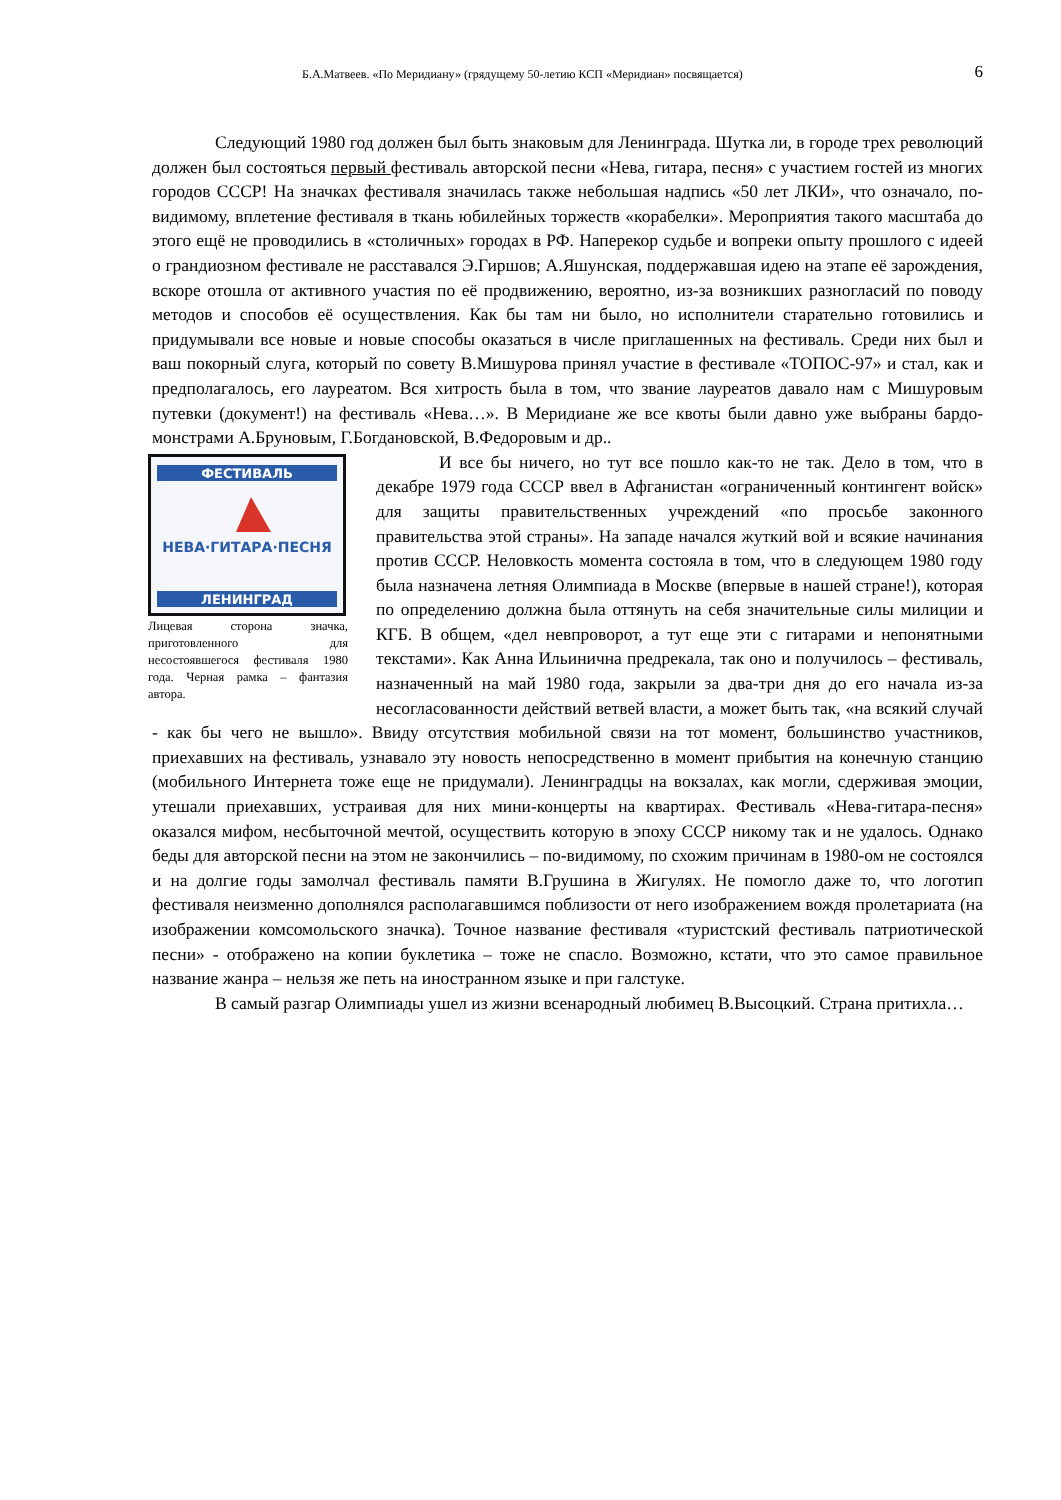Б.А.Матвеев. «По Меридиану» (грядущему 50-летию КСП «Меридиан» посвящается) 6
Следующий 1980 год должен был быть знаковым для Ленинграда. Шутка ли, в городе трех революций должен был состояться первый фестиваль авторской песни «Нева, гитара, песня» с участием гостей из многих городов СССР! На значках фестиваля значилась также небольшая надпись «50 лет ЛКИ», что означало, по-видимому, вплетение фестиваля в ткань юбилейных торжеств «корабелки». Мероприятия такого масштаба до этого ещё не проводились в «столичных» городах в РФ. Наперекор судьбе и вопреки опыту прошлого с идеей о грандиозном фестивале не расставался Э.Гиршов; А.Яшунская, поддержавшая идею на этапе её зарождения, вскоре отошла от активного участия по её продвижению, вероятно, из-за возникших разногласий по поводу методов и способов её осуществления. Как бы там ни было, но исполнители старательно готовились и придумывали все новые и новые способы оказаться в числе приглашенных на фестиваль. Среди них был и ваш покорный слуга, который по совету В.Мишурова принял участие в фестивале «ТОПОС-97» и стал, как и предполагалось, его лауреатом. Вся хитрость была в том, что звание лауреатов давало нам с Мишуровым путевки (документ!) на фестиваль «Нева…». В Меридиане же все квоты были давно уже выбраны бардо-монстрами А.Бруновым, Г.Богдановской, В.Федоровым и др..
ФЕСТИВАЛЬ
НЕВА·ГИТАРА·ПЕСНЯ
ЛЕНИНГРАД
Лицевая сторона значка, приготовленного для несостоявшегося фестиваля 1980 года. Черная рамка – фантазия автора.
И все бы ничего, но тут все пошло как-то не так. Дело в том, что в декабре 1979 года СССР ввел в Афганистан «ограниченный контингент войск» для защиты правительственных учреждений «по просьбе законного правительства этой страны». На западе начался жуткий вой и всякие начинания против СССР. Неловкость момента состояла в том, что в следующем 1980 году была назначена летняя Олимпиада в Москве (впервые в нашей стране!), которая по определению должна была оттянуть на себя значительные силы милиции и КГБ. В общем, «дел невпроворот, а тут еще эти с гитарами и непонятными текстами». Как Анна Ильинична предрекала, так оно и получилось – фестиваль, назначенный на май 1980 года, закрыли за два-три дня до его начала из-за несогласованности действий ветвей власти, а может быть так, «на всякий случай - как бы чего не вышло». Ввиду отсутствия мобильной связи на тот момент, большинство участников, приехавших на фестиваль, узнавало эту новость непосредственно в момент прибытия на конечную станцию (мобильного Интернета тоже еще не придумали). Ленинградцы на вокзалах, как могли, сдерживая эмоции, утешали приехавших, устраивая для них мини-концерты на квартирах. Фестиваль «Нева-гитара-песня» оказался мифом, несбыточной мечтой, осуществить которую в эпоху СССР никому так и не удалось. Однако беды для авторской песни на этом не закончились – по-видимому, по схожим причинам в 1980-ом не состоялся и на долгие годы замолчал фестиваль памяти В.Грушина в Жигулях. Не помогло даже то, что логотип фестиваля неизменно дополнялся располагавшимся поблизости от него изображением вождя пролетариата (на изображении комсомольского значка). Точное название фестиваля «туристский фестиваль патриотической песни» - отображено на копии буклетика – тоже не спасло. Возможно, кстати, что это самое правильное название жанра – нельзя же петь на иностранном языке и при галстуке.
В самый разгар Олимпиады ушел из жизни всенародный любимец В.Высоцкий. Страна притихла…